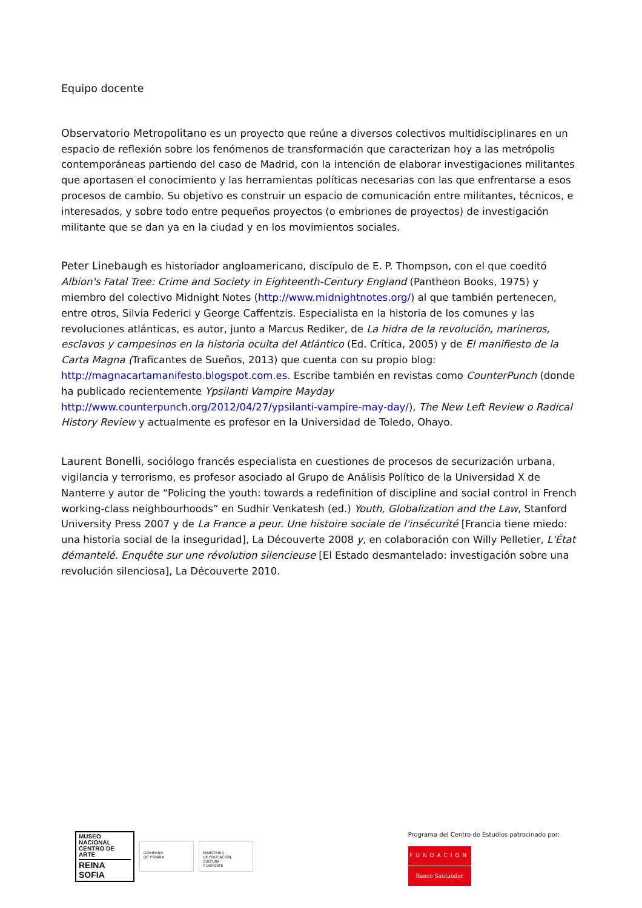Equipo docente
Observatorio Metropolitano es un proyecto que reúne a diversos colectivos multidisciplinares en un espacio de reflexión sobre los fenómenos de transformación que caracterizan hoy a las metrópolis contemporáneas partiendo del caso de Madrid, con la intención de elaborar investigaciones militantes que aportasen el conocimiento y las herramientas políticas necesarias con las que enfrentarse a esos procesos de cambio. Su objetivo es construir un espacio de comunicación entre militantes, técnicos, e interesados, y sobre todo entre pequeños proyectos (o embriones de proyectos) de investigación militante que se dan ya en la ciudad y en los movimientos sociales.
Peter Linebaugh es historiador angloamericano, discípulo de E. P. Thompson, con el que coeditó Albion's Fatal Tree: Crime and Society in Eighteenth-Century England (Pantheon Books, 1975) y miembro del colectivo Midnight Notes (http://www.midnightnotes.org/) al que también pertenecen, entre otros, Silvia Federici y George Caffentzis. Especialista en la historia de los comunes y las revoluciones atlánticas, es autor, junto a Marcus Rediker, de La hidra de la revolución, marineros, esclavos y campesinos en la historia oculta del Atlántico (Ed. Crítica, 2005) y de El manifiesto de la Carta Magna (Traficantes de Sueños, 2013) que cuenta con su propio blog: http://magnacartamanifesto.blogspot.com.es. Escribe también en revistas como CounterPunch (donde ha publicado recientemente Ypsilanti Vampire Mayday http://www.counterpunch.org/2012/04/27/ypsilanti-vampire-may-day/), The New Left Review o Radical History Review y actualmente es profesor en la Universidad de Toledo, Ohayo.
Laurent Bonelli, sociólogo francés especialista en cuestiones de procesos de securización urbana, vigilancia y terrorismo, es profesor asociado al Grupo de Análisis Político de la Universidad X de Nanterre y autor de “Policing the youth: towards a redefinition of discipline and social control in French working-class neighbourhoods” en Sudhir Venkatesh (ed.) Youth, Globalization and the Law, Stanford University Press 2007 y de La France a peur. Une histoire sociale de l'insécurité [Francia tiene miedo: una historia social de la inseguridad], La Découverte 2008 y, en colaboración con Willy Pelletier, L'État démantelé. Enquête sur une révolution silencieuse [El Estado desmantelado: investigación sobre una revolución silenciosa], La Découverte 2010.
MUSEO NACIONAL
CENTRO DE ARTE
REINA SOFIA
GOBIERNO
DE ESPAÑA
MINISTERIO
DE EDUCACIÓN, CULTURA
Y DEPORTE
Programa del Centro de Estudios patrocinado por:
FUNDACION
Banco Santander